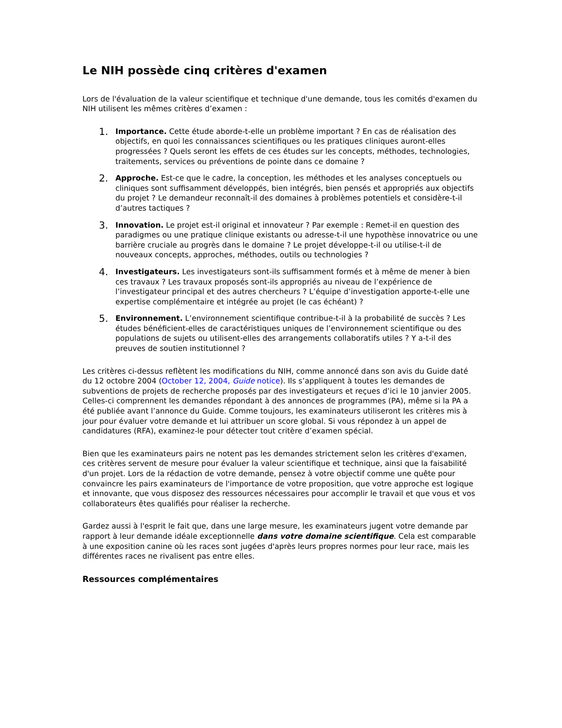Le NIH possède cinq critères d'examen
Lors de l'évaluation de la valeur scientifique et technique d'une demande, tous les comités d'examen du NIH utilisent les mêmes critères d’examen :
1. Importance. Cette étude aborde-t-elle un problème important ? En cas de réalisation des objectifs, en quoi les connaissances scientifiques ou les pratiques cliniques auront-elles progressées ? Quels seront les effets de ces études sur les concepts, méthodes, technologies, traitements, services ou préventions de pointe dans ce domaine ?
2. Approche. Est-ce que le cadre, la conception, les méthodes et les analyses conceptuels ou cliniques sont suffisamment développés, bien intégrés, bien pensés et appropriés aux objectifs du projet ? Le demandeur reconnaît-il des domaines à problèmes potentiels et considère-t-il d’autres tactiques ?
3. Innovation. Le projet est-il original et innovateur ? Par exemple : Remet-il en question des paradigmes ou une pratique clinique existants ou adresse-t-il une hypothèse innovatrice ou une barrière cruciale au progrès dans le domaine ? Le projet développe-t-il ou utilise-t-il de nouveaux concepts, approches, méthodes, outils ou technologies ?
4. Investigateurs. Les investigateurs sont-ils suffisamment formés et à même de mener à bien ces travaux ? Les travaux proposés sont-ils appropriés au niveau de l’expérience de l’investigateur principal et des autres chercheurs ? L’équipe d’investigation apporte-t-elle une expertise complémentaire et intégrée au projet (le cas échéant) ?
5. Environnement. L’environnement scientifique contribue-t-il à la probabilité de succès ? Les études bénéficient-elles de caractéristiques uniques de l’environnement scientifique ou des populations de sujets ou utilisent-elles des arrangements collaboratifs utiles ? Y a-t-il des preuves de soutien institutionnel ?
Les critères ci-dessus reflètent les modifications du NIH, comme annoncé dans son avis du Guide daté du 12 octobre 2004 (October 12, 2004, Guide notice). Ils s’appliquent à toutes les demandes de subventions de projets de recherche proposés par des investigateurs et reçues d’ici le 10 janvier 2005. Celles-ci comprennent les demandes répondant à des annonces de programmes (PA), même si la PA a été publiée avant l’annonce du Guide. Comme toujours, les examinateurs utiliseront les critères mis à jour pour évaluer votre demande et lui attribuer un score global. Si vous répondez à un appel de candidatures (RFA), examinez-le pour détecter tout critère d’examen spécial.
Bien que les examinateurs pairs ne notent pas les demandes strictement selon les critères d'examen, ces critères servent de mesure pour évaluer la valeur scientifique et technique, ainsi que la faisabilité d'un projet. Lors de la rédaction de votre demande, pensez à votre objectif comme une quête pour convaincre les pairs examinateurs de l'importance de votre proposition, que votre approche est logique et innovante, que vous disposez des ressources nécessaires pour accomplir le travail et que vous et vos collaborateurs êtes qualifiés pour réaliser la recherche.
Gardez aussi à l'esprit le fait que, dans une large mesure, les examinateurs jugent votre demande par rapport à leur demande idéale exceptionnelle dans votre domaine scientifique. Cela est comparable à une exposition canine où les races sont jugées d'après leurs propres normes pour leur race, mais les différentes races ne rivalisent pas entre elles.
Ressources complémentaires